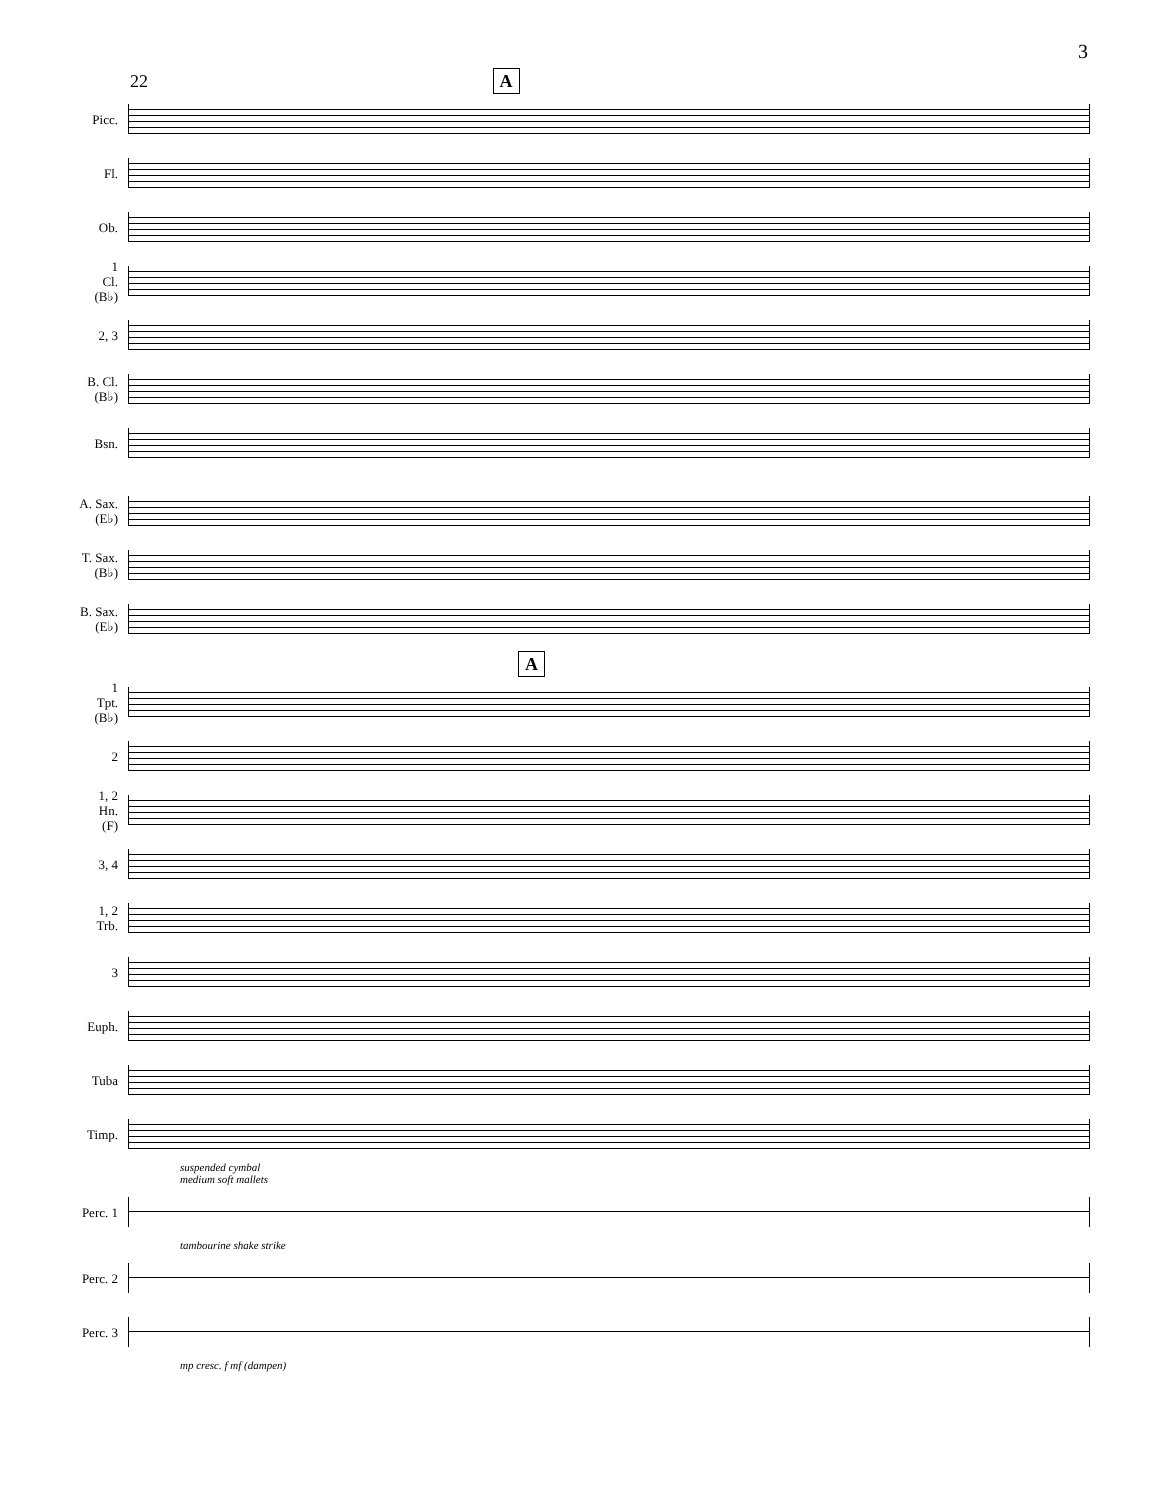3
22 A
Picc.
Fl.
Ob.
1
Cl.
(B♭)
2, 3
B. Cl.
(B♭)
Bsn.
A. Sax.
(E♭)
T. Sax.
(B♭)
B. Sax.
(E♭)
A
1
Tpt.
(B♭)
2
1, 2
Hn.
(F)
3, 4
1, 2
Trb.
3
Euph.
Tuba
Timp.
suspended cymbal
medium soft mallets
Perc. 1
tambourine shake strike
Perc. 2
Perc. 3
mp cresc. f mf (dampen)